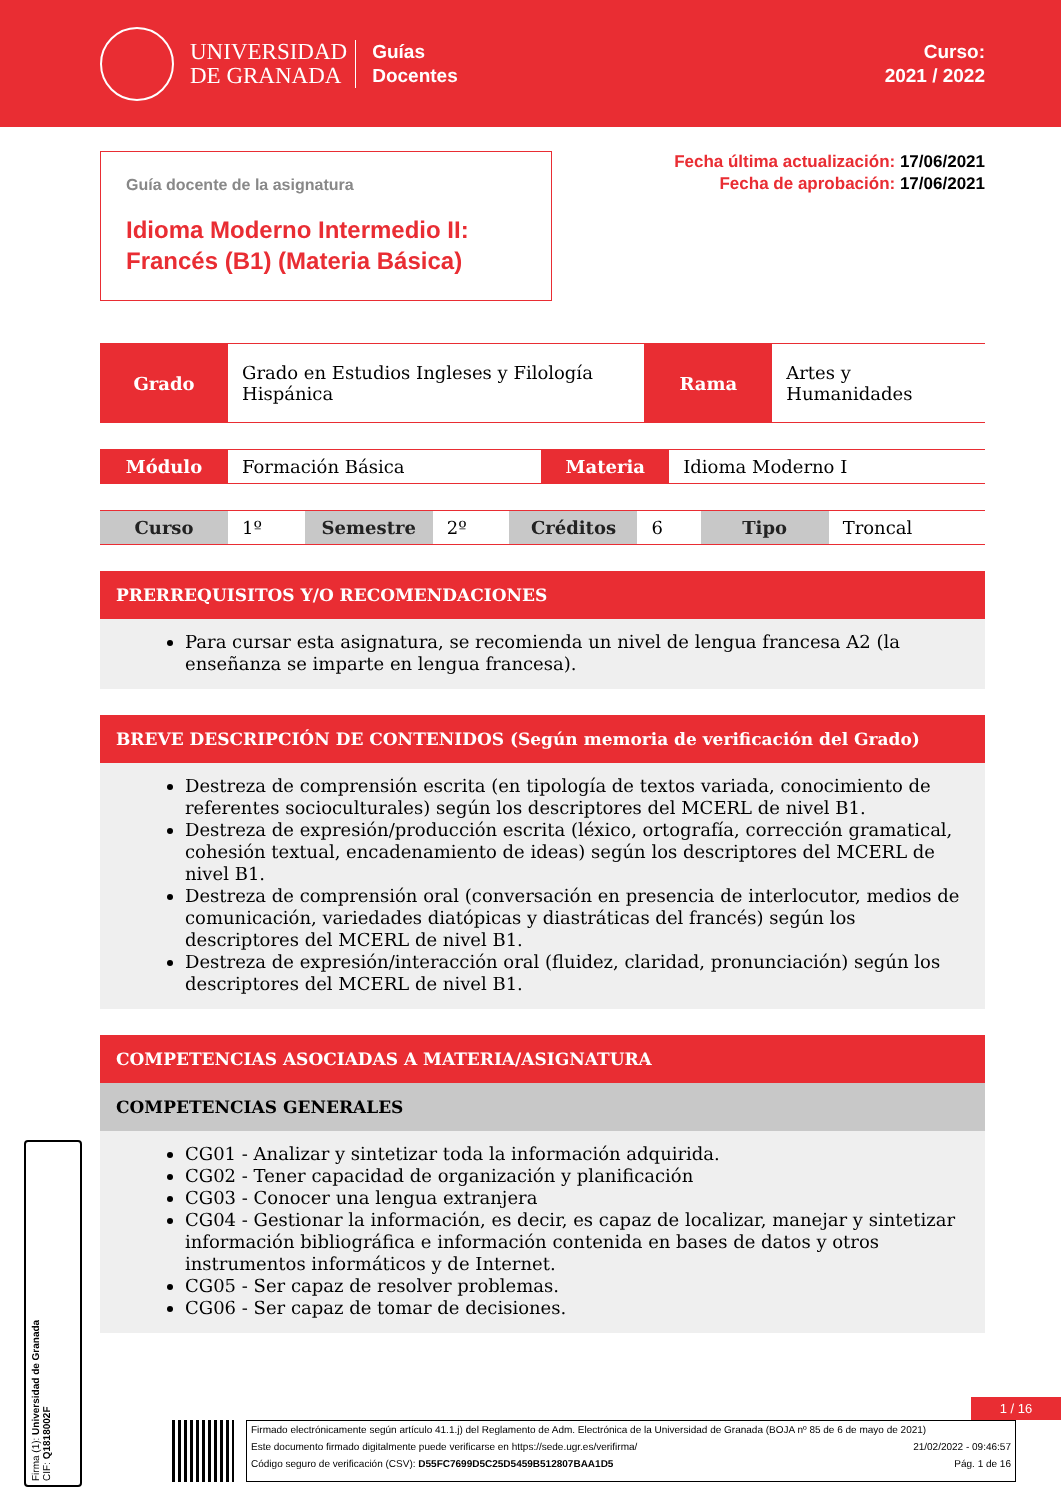UNIVERSIDAD
DE GRANADA
Guías
Docentes
Curso:
2021 / 2022
Guía docente de la asignatura
Idioma Moderno Intermedio II: Francés (B1) (Materia Básica)
Fecha última actualización: 17/06/2021
Fecha de aprobación: 17/06/2021
| Grado | Grado en Estudios Ingleses y Filología Hispánica | Rama | Artes y Humanidades |
| Módulo | Formación Básica | Materia | Idioma Moderno I |
| Curso | 1º | Semestre | 2º | Créditos | 6 | Tipo | Troncal |
PRERREQUISITOS Y/O RECOMENDACIONES
Para cursar esta asignatura, se recomienda un nivel de lengua francesa A2 (la enseñanza se imparte en lengua francesa).
BREVE DESCRIPCIÓN DE CONTENIDOS (Según memoria de verificación del Grado)
Destreza de comprensión escrita (en tipología de textos variada, conocimiento de referentes socioculturales) según los descriptores del MCERL de nivel B1.
Destreza de expresión/producción escrita (léxico, ortografía, corrección gramatical, cohesión textual, encadenamiento de ideas) según los descriptores del MCERL de nivel B1.
Destreza de comprensión oral (conversación en presencia de interlocutor, medios de comunicación, variedades diatópicas y diastráticas del francés) según los descriptores del MCERL de nivel B1.
Destreza de expresión/interacción oral (fluidez, claridad, pronunciación) según los descriptores del MCERL de nivel B1.
COMPETENCIAS ASOCIADAS A MATERIA/ASIGNATURA
COMPETENCIAS GENERALES
CG01 - Analizar y sintetizar toda la información adquirida.
CG02 - Tener capacidad de organización y planificación
CG03 - Conocer una lengua extranjera
CG04 - Gestionar la información, es decir, es capaz de localizar, manejar y sintetizar información bibliográfica e información contenida en bases de datos y otros instrumentos informáticos y de Internet.
CG05 - Ser capaz de resolver problemas.
CG06 - Ser capaz de tomar de decisiones.
Firma (1): Universidad de Granada
CIF: Q1818002F
1 / 16
Firmado electrónicamente según artículo 41.1.j) del Reglamento de Adm. Electrónica de la Universidad de Granada (BOJA nº 85 de 6 de mayo de 2021)
Este documento firmado digitalmente puede verificarse en https://sede.ugr.es/verifirma/ 21/02/2022 - 09:46:57
Código seguro de verificación (CSV): D55FC7699D5C25D5459B512807BAA1D5 Pág. 1 de 16